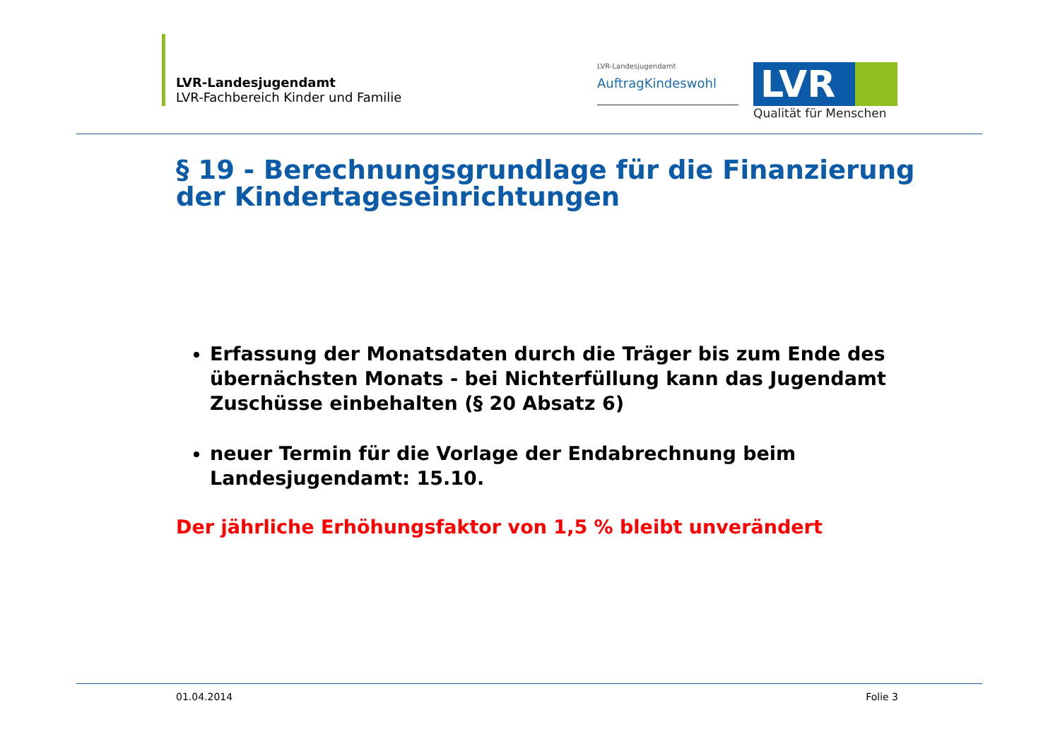LVR-Landesjugendamt
LVR-Fachbereich Kinder und Familie
LVR-Landesjugendamt
AuftragKindeswohl
LVR
Qualität für Menschen
§ 19 - Berechnungsgrundlage für die Finanzierung der Kindertageseinrichtungen
Erfassung der Monatsdaten durch die Träger bis zum Ende des übernächsten Monats - bei Nichterfüllung kann das Jugendamt Zuschüsse einbehalten (§ 20 Absatz 6)
neuer Termin für die Vorlage der Endabrechnung beim Landesjugendamt: 15.10.
Der jährliche Erhöhungsfaktor von 1,5 % bleibt unverändert
01.04.2014 Folie 3